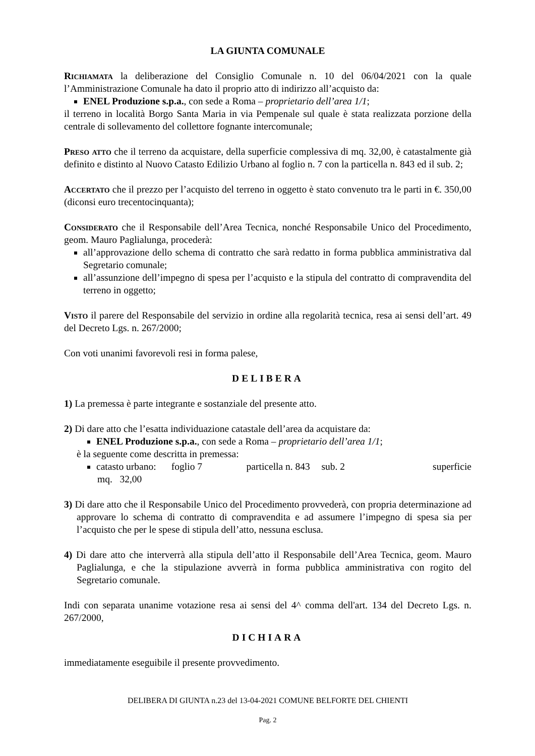LA GIUNTA COMUNALE
Richiamata la deliberazione del Consiglio Comunale n. 10 del 06/04/2021 con la quale l’Amministrazione Comunale ha dato il proprio atto di indirizzo all’acquisto da:
ENEL Produzione s.p.a., con sede a Roma – proprietario dell’area 1/1;
il terreno in località Borgo Santa Maria in via Pempenale sul quale è stata realizzata porzione della centrale di sollevamento del collettore fognante intercomunale;
Preso atto che il terreno da acquistare, della superficie complessiva di mq. 32,00, è catastalmente già definito e distinto al Nuovo Catasto Edilizio Urbano al foglio n. 7 con la particella n. 843 ed il sub. 2;
Accertato che il prezzo per l’acquisto del terreno in oggetto è stato convenuto tra le parti in €. 350,00 (diconsi euro trecentocinquanta);
Considerato che il Responsabile dell’Area Tecnica, nonché Responsabile Unico del Procedimento, geom. Mauro Paglialunga, procederà:
all’approvazione dello schema di contratto che sarà redatto in forma pubblica amministrativa dal Segretario comunale;
all’assunzione dell’impegno di spesa per l’acquisto e la stipula del contratto di compravendita del terreno in oggetto;
Visto il parere del Responsabile del servizio in ordine alla regolarità tecnica, resa ai sensi dell’art. 49 del Decreto Lgs. n. 267/2000;
Con voti unanimi favorevoli resi in forma palese,
DELIBERA
1) La premessa è parte integrante e sostanziale del presente atto.
2) Di dare atto che l’esatta individuazione catastale dell’area da acquistare da:
ENEL Produzione s.p.a., con sede a Roma – proprietario dell’area 1/1;
è la seguente come descritta in premessa:
catasto urbano: foglio 7 particella n. 843 sub. 2 superficie
mq. 32,00
3) Di dare atto che il Responsabile Unico del Procedimento provvederà, con propria determinazione ad approvare lo schema di contratto di compravendita e ad assumere l’impegno di spesa sia per l’acquisto che per le spese di stipula dell’atto, nessuna esclusa.
4) Di dare atto che interverrà alla stipula dell’atto il Responsabile dell’Area Tecnica, geom. Mauro Paglialunga, e che la stipulazione avverrà in forma pubblica amministrativa con rogito del Segretario comunale.
Indi con separata unanime votazione resa ai sensi del 4^ comma dell'art. 134 del Decreto Lgs. n. 267/2000,
DICHIARA
immediatamente eseguibile il presente provvedimento.
DELIBERA DI GIUNTA n.23 del 13-04-2021 COMUNE BELFORTE DEL CHIENTI
Pag. 2